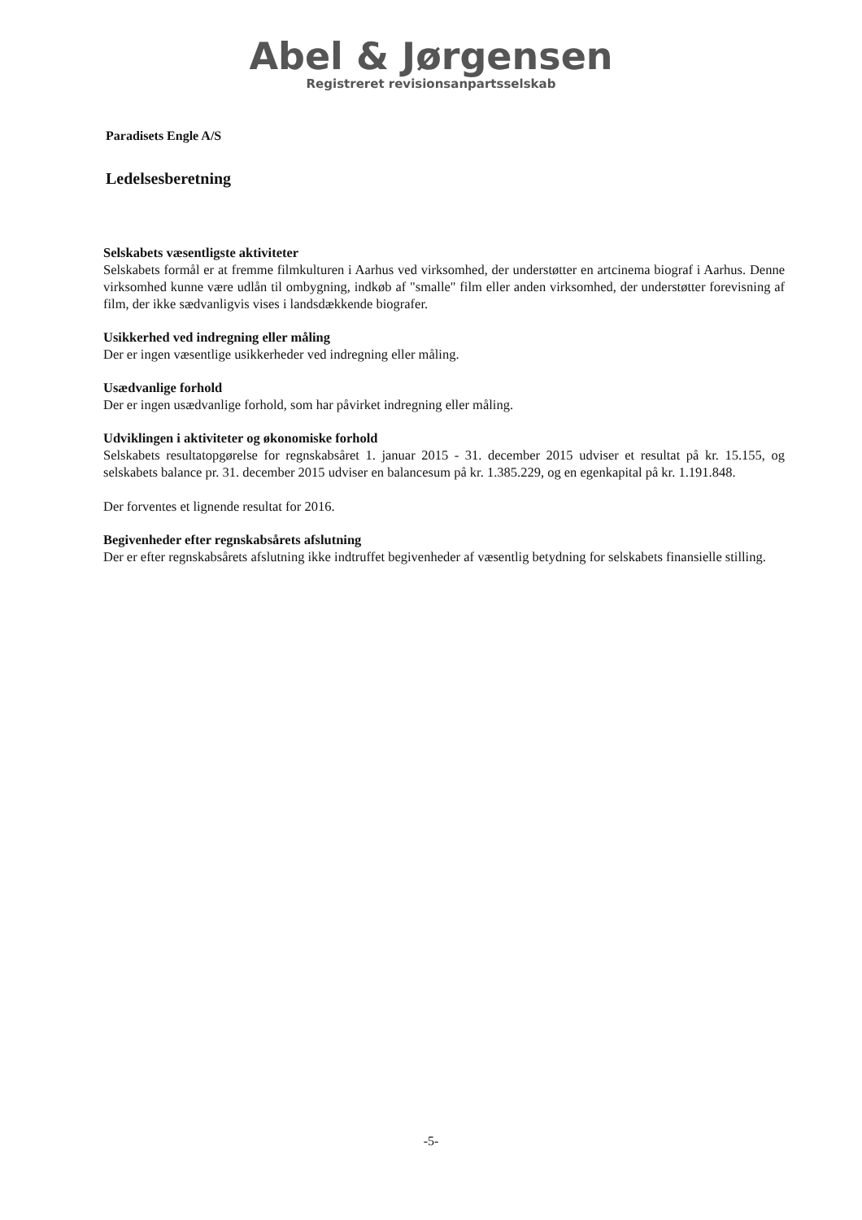Abel & Jørgensen
Registreret revisionsanpartsselskab
Paradisets Engle A/S
Ledelsesberetning
Selskabets væsentligste aktiviteter
Selskabets formål er at fremme filmkulturen i Aarhus ved virksomhed, der understøtter en artcinema biograf i Aarhus. Denne virksomhed kunne være udlån til ombygning, indkøb af "smalle" film eller anden virksomhed, der understøtter forevisning af film, der ikke sædvanligvis vises i landsdækkende biografer.
Usikkerhed ved indregning eller måling
Der er ingen væsentlige usikkerheder ved indregning eller måling.
Usædvanlige forhold
Der er ingen usædvanlige forhold, som har påvirket indregning eller måling.
Udviklingen i aktiviteter og økonomiske forhold
Selskabets resultatopgørelse for regnskabsåret 1. januar 2015 - 31. december 2015 udviser et resultat på kr. 15.155, og selskabets balance pr. 31. december 2015 udviser en balancesum på kr. 1.385.229, og en egenkapital på kr. 1.191.848.
Der forventes et lignende resultat for 2016.
Begivenheder efter regnskabsårets afslutning
Der er efter regnskabsårets afslutning ikke indtruffet begivenheder af væsentlig betydning for selskabets finansielle stilling.
-5-